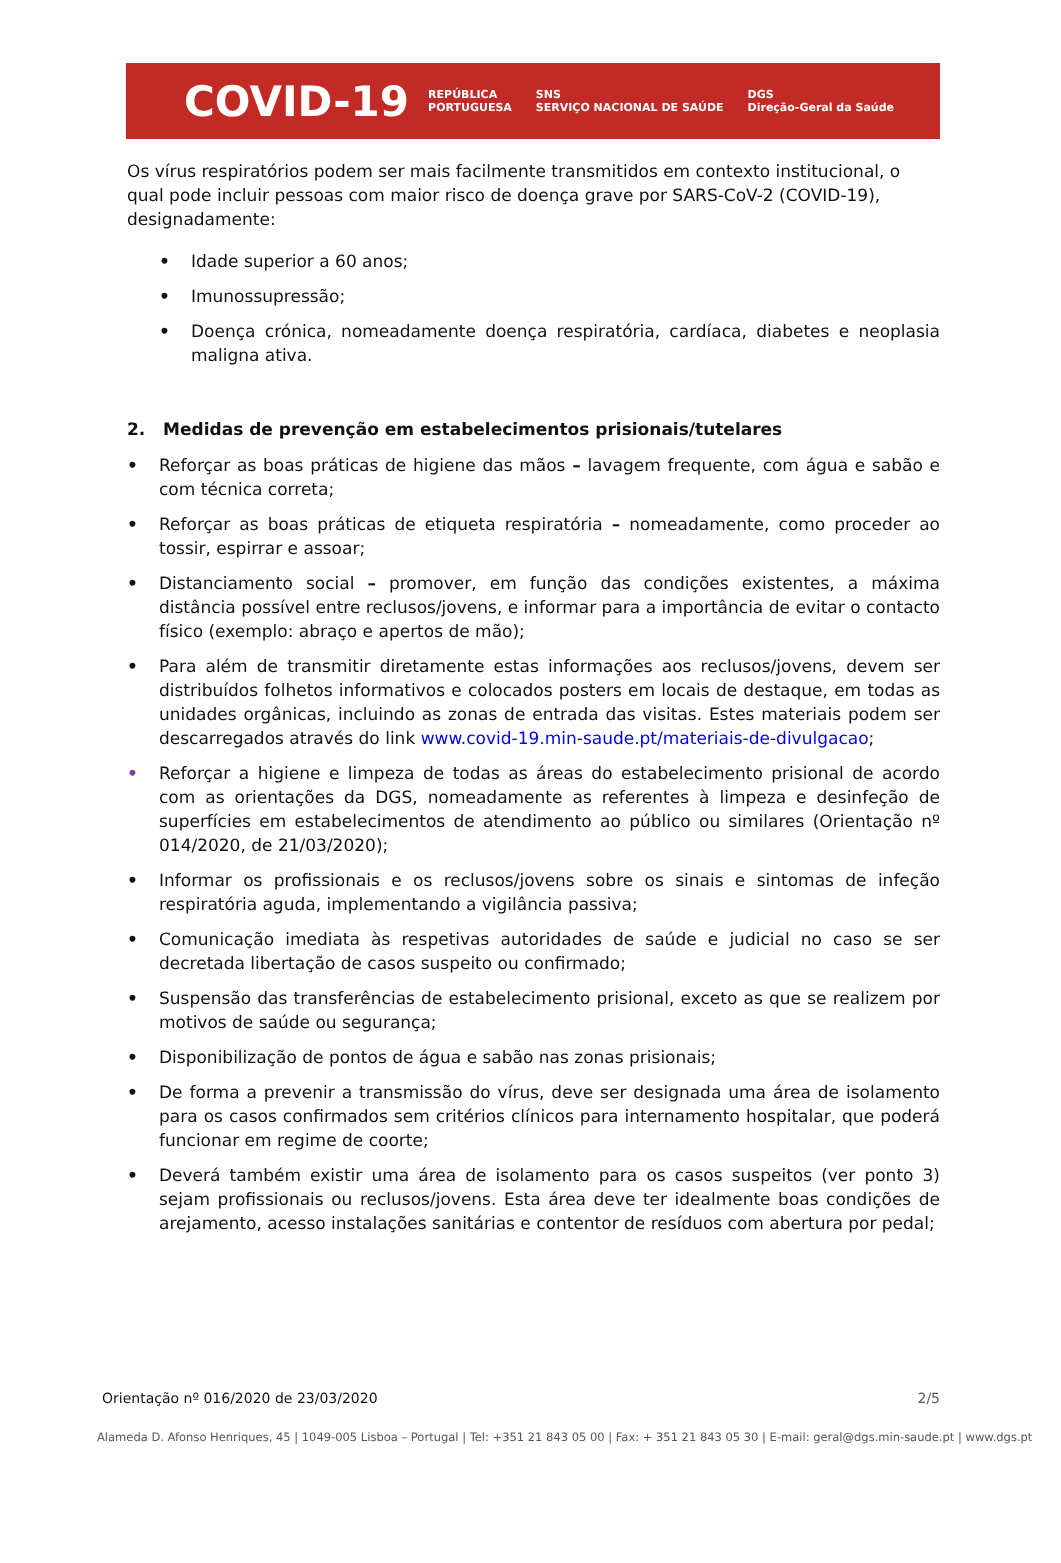COVID-19
REPÚBLICA
PORTUGUESA SNS
SERVIÇO NACIONAL DE SAÚDE DGS
Direção-Geral da Saúde
Os vírus respiratórios podem ser mais facilmente transmitidos em contexto institucional, o qual pode incluir pessoas com maior risco de doença grave por SARS-CoV-2 (COVID-19), designadamente:
• Idade superior a 60 anos;
• Imunossupressão;
• Doença crónica, nomeadamente doença respiratória, cardíaca, diabetes e neoplasia maligna ativa.
2. Medidas de prevenção em estabelecimentos prisionais/tutelares
• Reforçar as boas práticas de higiene das mãos – lavagem frequente, com água e sabão e com técnica correta;
• Reforçar as boas práticas de etiqueta respiratória – nomeadamente, como proceder ao tossir, espirrar e assoar;
• Distanciamento social – promover, em função das condições existentes, a máxima distância possível entre reclusos/jovens, e informar para a importância de evitar o contacto físico (exemplo: abraço e apertos de mão);
• Para além de transmitir diretamente estas informações aos reclusos/jovens, devem ser distribuídos folhetos informativos e colocados posters em locais de destaque, em todas as unidades orgânicas, incluindo as zonas de entrada das visitas. Estes materiais podem ser descarregados através do link www.covid-19.min-saude.pt/materiais-de-divulgacao;
• Reforçar a higiene e limpeza de todas as áreas do estabelecimento prisional de acordo com as orientações da DGS, nomeadamente as referentes à limpeza e desinfeção de superfícies em estabelecimentos de atendimento ao público ou similares (Orientação nº 014/2020, de 21/03/2020);
• Informar os profissionais e os reclusos/jovens sobre os sinais e sintomas de infeção respiratória aguda, implementando a vigilância passiva;
• Comunicação imediata às respetivas autoridades de saúde e judicial no caso se ser decretada libertação de casos suspeito ou confirmado;
• Suspensão das transferências de estabelecimento prisional, exceto as que se realizem por motivos de saúde ou segurança;
• Disponibilização de pontos de água e sabão nas zonas prisionais;
• De forma a prevenir a transmissão do vírus, deve ser designada uma área de isolamento para os casos confirmados sem critérios clínicos para internamento hospitalar, que poderá funcionar em regime de coorte;
• Deverá também existir uma área de isolamento para os casos suspeitos (ver ponto 3) sejam profissionais ou reclusos/jovens. Esta área deve ter idealmente boas condições de arejamento, acesso instalações sanitárias e contentor de resíduos com abertura por pedal;
Orientação nº 016/2020 de 23/03/2020 2/5
Alameda D. Afonso Henriques, 45 | 1049-005 Lisboa – Portugal | Tel: +351 21 843 05 00 | Fax: + 351 21 843 05 30 | E-mail: geral@dgs.min-saude.pt | www.dgs.pt